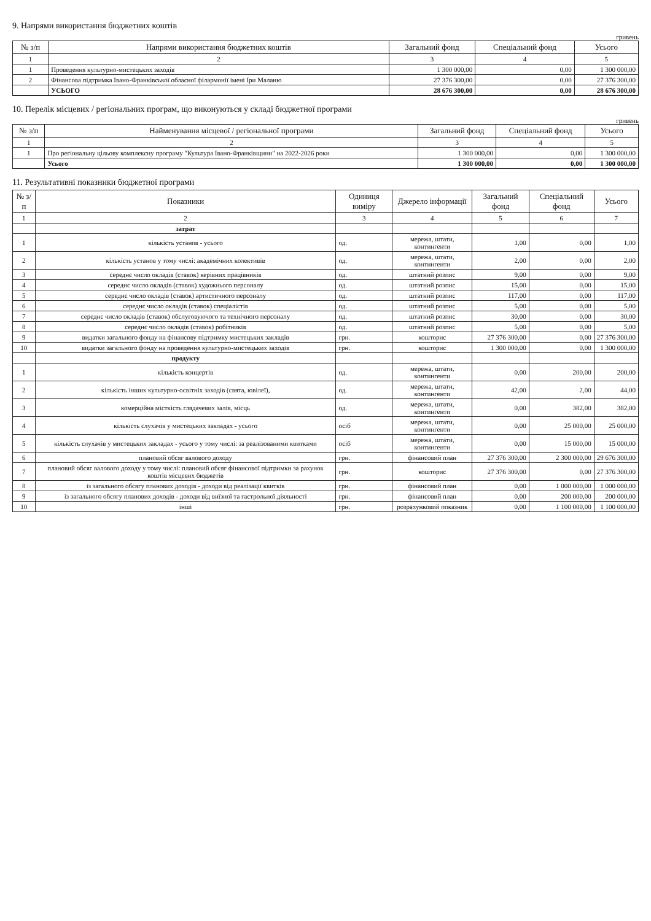9. Напрями використання бюджетних коштів
гривень
| № з/п | Напрями використання бюджетних коштів | Загальний фонд | Спеціальний фонд | Усього |
| --- | --- | --- | --- | --- |
| 1 | 2 | 3 | 4 | 5 |
| 1 | Проведення культурно-мистецьких заходів | 1 300 000,00 | 0,00 | 1 300 000,00 |
| 2 | Фінансова підтримка Івано-Франківської обласної філармонії імені Іри Маланю | 27 376 300,00 | 0,00 | 27 376 300,00 |
| | УСЬОГО | 28 676 300,00 | 0,00 | 28 676 300,00 |
10. Перелік місцевих / регіональних програм, що виконуються у складі бюджетної програми
гривень
| № з/п | Найменування місцевої / регіональної програми | Загальний фонд | Спеціальний фонд | Усього |
| --- | --- | --- | --- | --- |
| 1 | 2 | 3 | 4 | 5 |
| 1 | Про регіональну цільову комплексну програму "Культура Івано-Франківщини" на 2022-2026 роки | 1 300 000,00 | 0,00 | 1 300 000,00 |
| | Усього | 1 300 000,00 | 0,00 | 1 300 000,00 |
11. Результативні показники бюджетної програми
| № з/п | Показники | Одиниця виміру | Джерело інформації | Загальний фонд | Спеціальний фонд | Усього |
| --- | --- | --- | --- | --- | --- | --- |
| 1 | 2 | 3 | 4 | 5 | 6 | 7 |
| | затрат | | | | | |
| 1 | кількість установ - усього | од. | мережа, штати, контингенти | 1,00 | 0,00 | 1,00 |
| 2 | кількість установ у тому числі: академічних колективів | од. | мережа, штати, контингенти | 2,00 | 0,00 | 2,00 |
| 3 | середнє число окладів (ставок) керівних працівників | од. | штатний розпис | 9,00 | 0,00 | 9,00 |
| 4 | середнє число окладів (ставок) художнього персоналу | од. | штатний розпис | 15,00 | 0,00 | 15,00 |
| 5 | середнє число окладів (ставок) артистичного персоналу | од. | штатний розпис | 117,00 | 0,00 | 117,00 |
| 6 | середнє число окладів (ставок) спеціалістів | од. | штатний розпис | 5,00 | 0,00 | 5,00 |
| 7 | середнє число окладів (ставок) обслуговуючого та технічного персоналу | од. | штатний розпис | 30,00 | 0,00 | 30,00 |
| 8 | середнє число окладів (ставок) робітників | од. | штатний розпис | 5,00 | 0,00 | 5,00 |
| 9 | видатки загального фонду на фінансову підтримку мистецьких закладів | грн. | кошторис | 27 376 300,00 | 0,00 | 27 376 300,00 |
| 10 | видатки загального фонду на проведення культурно-мистецьких заходів | грн. | кошторис | 1 300 000,00 | 0,00 | 1 300 000,00 |
| | продукту | | | | | |
| 1 | кількість концертів | од. | мережа, штати, контингенти | 0,00 | 200,00 | 200,00 |
| 2 | кількість інших культурно-освітніх заходів (свята, ювілеї), | од. | мережа, штати, контингенти | 42,00 | 2,00 | 44,00 |
| 3 | комерційна місткість глядачевих залів, місць | од. | мережа, штати, контингенти | 0,00 | 382,00 | 382,00 |
| 4 | кількість слухачів у мистецьких закладах - усього | осіб | мережа, штати, контингенти | 0,00 | 25 000,00 | 25 000,00 |
| 5 | кількість слухачів у мистецьких закладах - усього у тому числі: за реалізованими квитками | осіб | мережа, штати, контингенти | 0,00 | 15 000,00 | 15 000,00 |
| 6 | плановий обсяг валового доходу | грн. | фінансовий план | 27 376 300,00 | 2 300 000,00 | 29 676 300,00 |
| 7 | плановий обсяг валового доходу у тому числі: плановий обсяг фінансової підтримки за рахунок коштів місцевих бюджетів | грн. | кошторис | 27 376 300,00 | 0,00 | 27 376 300,00 |
| 8 | із загального обсягу планових доходів - доходи від реалізації квитків | грн. | фінансовий план | 0,00 | 1 000 000,00 | 1 000 000,00 |
| 9 | із загального обсягу планових доходів - доходи від виїзної та гастрольної діяльності | грн. | фінансовий план | 0,00 | 200 000,00 | 200 000,00 |
| 10 | інші | грн. | розрахунковий показник | 0,00 | 1 100 000,00 | 1 100 000,00 |